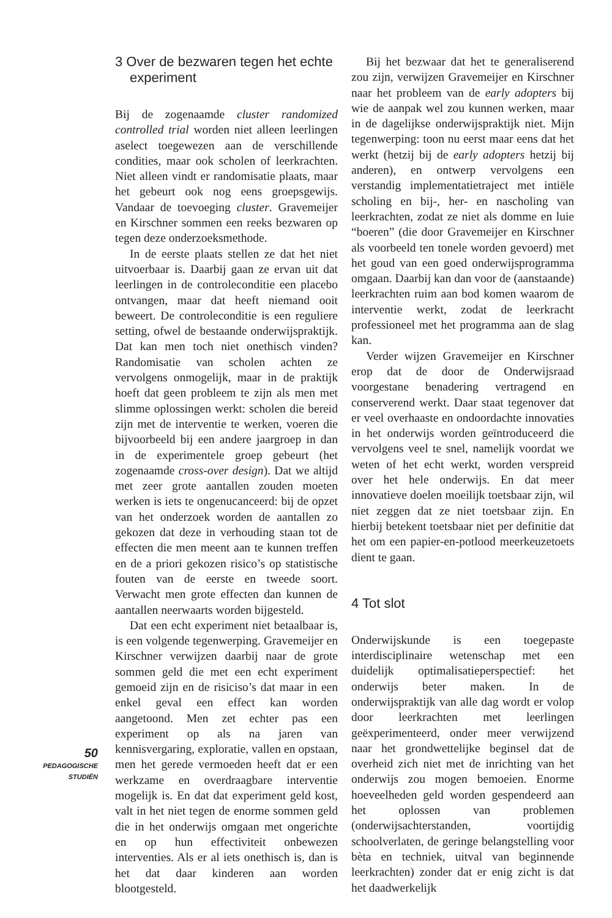50
PEDAGOGISCHE
STUDIËN
3 Over de bezwaren tegen het echte experiment
Bij de zogenaamde cluster randomized controlled trial worden niet alleen leerlingen aselect toegewezen aan de verschillende condities, maar ook scholen of leerkrachten. Niet alleen vindt er randomisatie plaats, maar het gebeurt ook nog eens groepsgewijs. Vandaar de toevoeging cluster. Gravemeijer en Kirschner sommen een reeks bezwaren op tegen deze onderzoeksmethode.
In de eerste plaats stellen ze dat het niet uitvoerbaar is. Daarbij gaan ze ervan uit dat leerlingen in de controleconditie een placebo ontvangen, maar dat heeft niemand ooit beweert. De controleconditie is een reguliere setting, ofwel de bestaande onderwijspraktijk. Dat kan men toch niet onethisch vinden? Randomisatie van scholen achten ze vervolgens onmogelijk, maar in de praktijk hoeft dat geen probleem te zijn als men met slimme oplossingen werkt: scholen die bereid zijn met de interventie te werken, voeren die bijvoorbeeld bij een andere jaargroep in dan in de experimentele groep gebeurt (het zogenaamde cross-over design). Dat we altijd met zeer grote aantallen zouden moeten werken is iets te ongenucanceerd: bij de opzet van het onderzoek worden de aantallen zo gekozen dat deze in verhouding staan tot de effecten die men meent aan te kunnen treffen en de a priori gekozen risico’s op statistische fouten van de eerste en tweede soort. Verwacht men grote effecten dan kunnen de aantallen neerwaarts worden bijgesteld.
Dat een echt experiment niet betaalbaar is, is een volgende tegenwerping. Gravemeijer en Kirschner verwijzen daarbij naar de grote sommen geld die met een echt experiment gemoeid zijn en de risiciso’s dat maar in een enkel geval een effect kan worden aangetoond. Men zet echter pas een experiment op als na jaren van kennisvergaring, exploratie, vallen en opstaan, men het gerede vermoeden heeft dat er een werkzame en overdraagbare interventie mogelijk is. En dat dat experiment geld kost, valt in het niet tegen de enorme sommen geld die in het onderwijs omgaan met ongerichte en op hun effectiviteit onbewezen interventies. Als er al iets onethisch is, dan is het dat daar kinderen aan worden blootgesteld.
Bij het bezwaar dat het te generaliserend zou zijn, verwijzen Gravemeijer en Kirschner naar het probleem van de early adopters bij wie de aanpak wel zou kunnen werken, maar in de dagelijkse onderwijspraktijk niet. Mijn tegenwerping: toon nu eerst maar eens dat het werkt (hetzij bij de early adopters hetzij bij anderen), en ontwerp vervolgens een verstandig implementatietraject met intiële scholing en bij-, her- en nascholing van leerkrachten, zodat ze niet als domme en luie “boeren” (die door Gravemeijer en Kirschner als voorbeeld ten tonele worden gevoerd) met het goud van een goed onderwijsprogramma omgaan. Daarbij kan dan voor de (aanstaande) leerkrachten ruim aan bod komen waarom de interventie werkt, zodat de leerkracht professioneel met het programma aan de slag kan.
Verder wijzen Gravemeijer en Kirschner erop dat de door de Onderwijsraad voorgestane benadering vertragend en conserverend werkt. Daar staat tegenover dat er veel overhaaste en ondoordachte innovaties in het onderwijs worden geïntroduceerd die vervolgens veel te snel, namelijk voordat we weten of het echt werkt, worden verspreid over het hele onderwijs. En dat meer innovatieve doelen moeilijk toetsbaar zijn, wil niet zeggen dat ze niet toetsbaar zijn. En hierbij betekent toetsbaar niet per definitie dat het om een papier-en-potlood meerkeuzetoets dient te gaan.
4 Tot slot
Onderwijskunde is een toegepaste interdisciplinaire wetenschap met een duidelijk optimalisatieperspectief: het onderwijs beter maken. In de onderwijspraktijk van alle dag wordt er volop door leerkrachten met leerlingen geëxperimenteerd, onder meer verwijzend naar het grondwettelijke beginsel dat de overheid zich niet met de inrichting van het onderwijs zou mogen bemoeien. Enorme hoeveelheden geld worden gespendeerd aan het oplossen van problemen (onderwijsachterstanden, voortijdig schoolverlaten, de geringe belangstelling voor bèta en techniek, uitval van beginnende leerkrachten) zonder dat er enig zicht is dat het daadwerkelijk